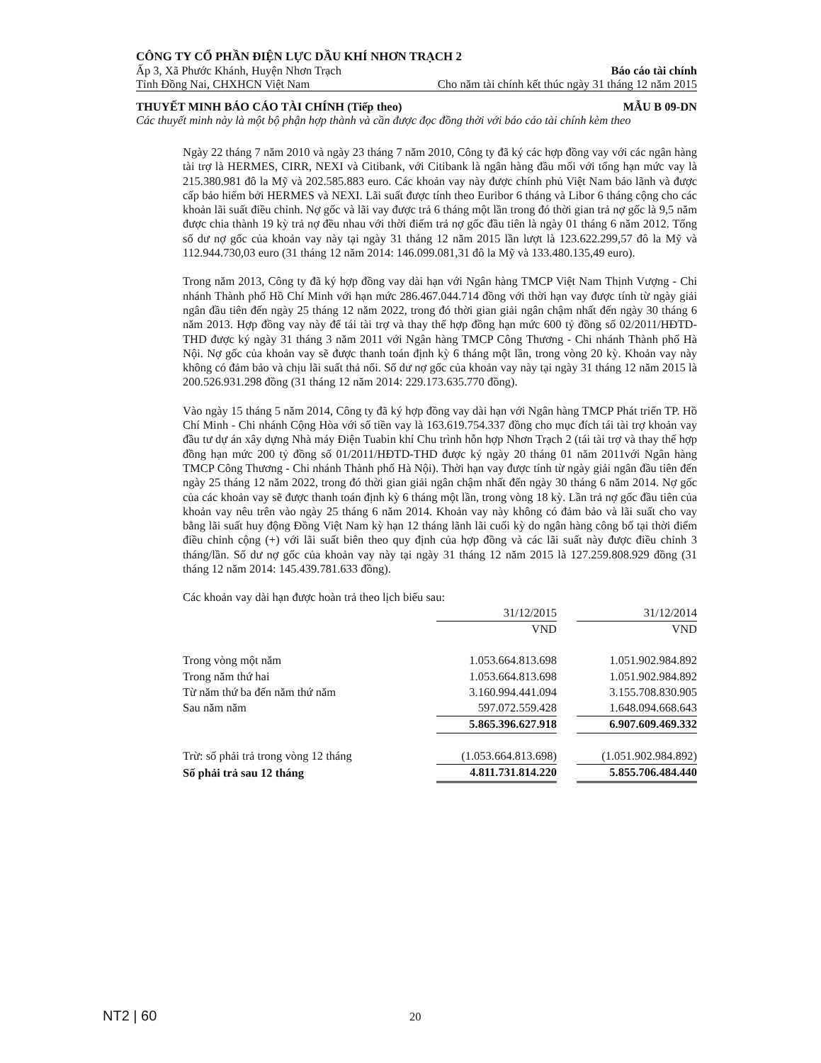CÔNG TY CỔ PHẦN ĐIỆN LỰC DẦU KHÍ NHƠN TRẠCH 2
Ấp 3, Xã Phước Khánh, Huyện Nhơn Trạch Báo cáo tài chính
Tỉnh Đồng Nai, CHXHCN Việt Nam Cho năm tài chính kết thúc ngày 31 tháng 12 năm 2015
THUYẾT MINH BÁO CÁO TÀI CHÍNH (Tiếp theo) MẪU B 09-DN
Các thuyết minh này là một bộ phận hợp thành và cần được đọc đồng thời với báo cáo tài chính kèm theo
Ngày 22 tháng 7 năm 2010 và ngày 23 tháng 7 năm 2010, Công ty đã ký các hợp đồng vay với các ngân hàng tài trợ là HERMES, CIRR, NEXI và Citibank, với Citibank là ngân hàng đầu mối với tổng hạn mức vay là 215.380.981 đô la Mỹ và 202.585.883 euro. Các khoản vay này được chính phủ Việt Nam bảo lãnh và được cấp bảo hiểm bởi HERMES và NEXI. Lãi suất được tính theo Euribor 6 tháng và Libor 6 tháng cộng cho các khoản lãi suất điều chỉnh. Nợ gốc và lãi vay được trả 6 tháng một lần trong đó thời gian trả nợ gốc là 9,5 năm được chia thành 19 kỳ trả nợ đều nhau với thời điểm trả nợ gốc đầu tiên là ngày 01 tháng 6 năm 2012. Tổng số dư nợ gốc của khoản vay này tại ngày 31 tháng 12 năm 2015 lần lượt là 123.622.299,57 đô la Mỹ và 112.944.730,03 euro (31 tháng 12 năm 2014: 146.099.081,31 đô la Mỹ và 133.480.135,49 euro).
Trong năm 2013, Công ty đã ký hợp đồng vay dài hạn với Ngân hàng TMCP Việt Nam Thịnh Vượng - Chi nhánh Thành phố Hồ Chí Minh với hạn mức 286.467.044.714 đồng với thời hạn vay được tính từ ngày giải ngân đầu tiên đến ngày 25 tháng 12 năm 2022, trong đó thời gian giải ngân chậm nhất đến ngày 30 tháng 6 năm 2013. Hợp đồng vay này để tái tài trợ và thay thế hợp đồng hạn mức 600 tỷ đồng số 02/2011/HĐTD-THD được ký ngày 31 tháng 3 năm 2011 với Ngân hàng TMCP Công Thương - Chi nhánh Thành phố Hà Nội. Nợ gốc của khoản vay sẽ được thanh toán định kỳ 6 tháng một lần, trong vòng 20 kỳ. Khoản vay này không có đảm bảo và chịu lãi suất thả nổi. Số dư nợ gốc của khoản vay này tại ngày 31 tháng 12 năm 2015 là 200.526.931.298 đồng (31 tháng 12 năm 2014: 229.173.635.770 đồng).
Vào ngày 15 tháng 5 năm 2014, Công ty đã ký hợp đồng vay dài hạn với Ngân hàng TMCP Phát triển TP. Hồ Chí Minh - Chi nhánh Cộng Hòa với số tiền vay là 163.619.754.337 đồng cho mục đích tái tài trợ khoản vay đầu tư dự án xây dựng Nhà máy Điện Tuabin khí Chu trình hỗn hợp Nhơn Trạch 2 (tái tài trợ và thay thế hợp đồng hạn mức 200 tỷ đồng số 01/2011/HĐTD-THD được ký ngày 20 tháng 01 năm 2011với Ngân hàng TMCP Công Thương - Chi nhánh Thành phố Hà Nội). Thời hạn vay được tính từ ngày giải ngân đầu tiên đến ngày 25 tháng 12 năm 2022, trong đó thời gian giải ngân chậm nhất đến ngày 30 tháng 6 năm 2014. Nợ gốc của các khoản vay sẽ được thanh toán định kỳ 6 tháng một lần, trong vòng 18 kỳ. Lần trả nợ gốc đầu tiên của khoản vay nêu trên vào ngày 25 tháng 6 năm 2014. Khoản vay này không có đảm bảo và lãi suất cho vay bằng lãi suất huy động Đồng Việt Nam kỳ hạn 12 tháng lãnh lãi cuối kỳ do ngân hàng công bố tại thời điểm điều chỉnh cộng (+) với lãi suất biên theo quy định của hợp đồng và các lãi suất này được điều chỉnh 3 tháng/lần. Số dư nợ gốc của khoản vay này tại ngày 31 tháng 12 năm 2015 là 127.259.808.929 đồng (31 tháng 12 năm 2014: 145.439.781.633 đồng).
Các khoản vay dài hạn được hoàn trả theo lịch biểu sau:
| | 31/12/2015 | | 31/12/2014 |
| | VND | | VND |
| Trong vòng một năm | 1.053.664.813.698 | | 1.051.902.984.892 |
| Trong năm thứ hai | 1.053.664.813.698 | | 1.051.902.984.892 |
| Từ năm thứ ba đến năm thứ năm | 3.160.994.441.094 | | 3.155.708.830.905 |
| Sau năm năm | 597.072.559.428 | | 1.648.094.668.643 |
| | 5.865.396.627.918 | | 6.907.609.469.332 |
| Trừ: số phải trả trong vòng 12 tháng | (1.053.664.813.698) | | (1.051.902.984.892) |
| Số phải trả sau 12 tháng | 4.811.731.814.220 | | 5.855.706.484.440 |
NT2 | 60 20